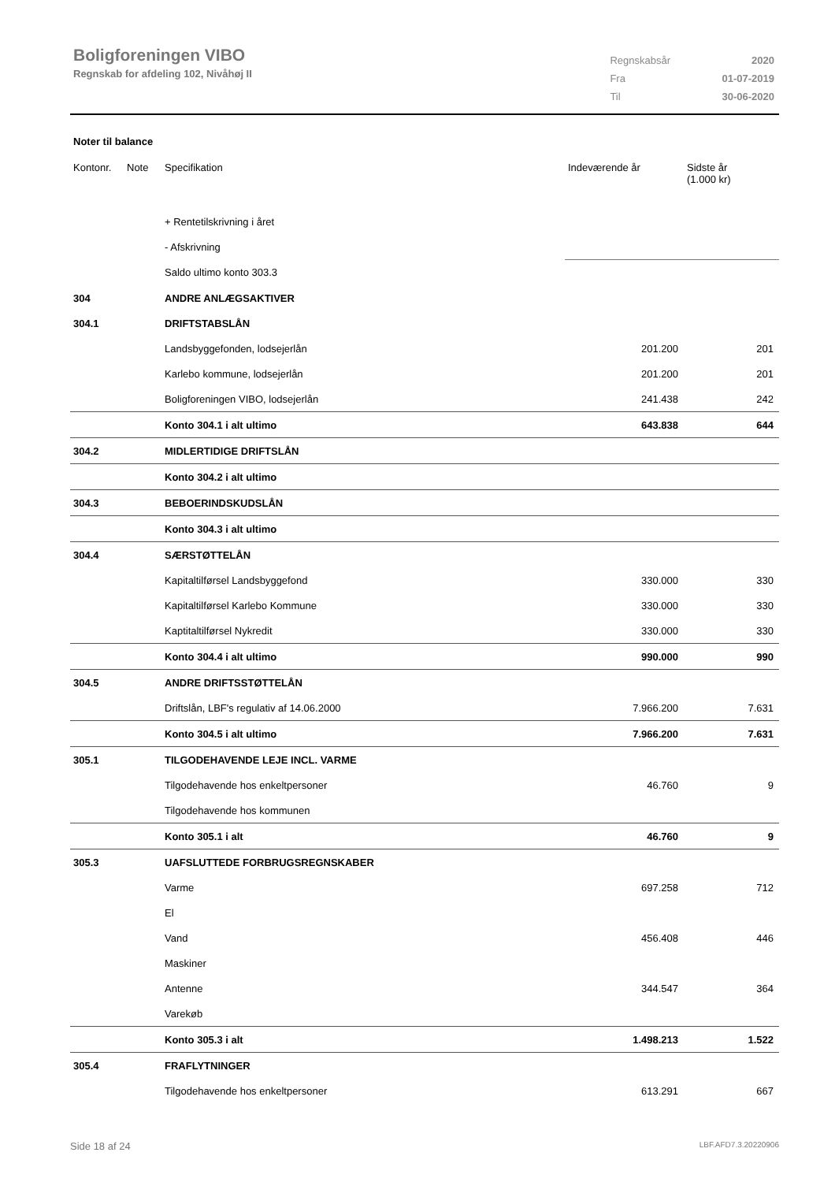Boligforeningen VIBO
Regnskab for afdeling 102, Nivåhøj II
| Regnskabsår | 2020 |
| Fra | 01-07-2019 |
| Til | 30-06-2020 |
Noter til balance
| Kontonr. | Note | Specifikation | Indeværende år | Sidste år (1.000 kr) |
| --- | --- | --- | --- | --- |
| | | + Rentetilskrivning i året | | |
| | | - Afskrivning | | |
| | | Saldo ultimo konto 303.3 | | |
| 304 | | ANDRE ANLÆGSAKTIVER | | |
| 304.1 | | DRIFTSTABSLÅN | | |
| | | Landsbyggefonden, lodsejerlån | 201.200 | 201 |
| | | Karlebo kommune, lodsejerlån | 201.200 | 201 |
| | | Boligforeningen VIBO, lodsejerlån | 241.438 | 242 |
| | | Konto 304.1 i alt ultimo | 643.838 | 644 |
| 304.2 | | MIDLERTIDIGE DRIFTSLÅN | | |
| | | Konto 304.2 i alt ultimo | | |
| 304.3 | | BEBOERINDSKUDSLÅN | | |
| | | Konto 304.3 i alt ultimo | | |
| 304.4 | | SÆRSTØTTELÅN | | |
| | | Kapitaltilførsel Landsbyggefond | 330.000 | 330 |
| | | Kapitaltilførsel Karlebo Kommune | 330.000 | 330 |
| | | Kaptitaltilførsel Nykredit | 330.000 | 330 |
| | | Konto 304.4 i alt ultimo | 990.000 | 990 |
| 304.5 | | ANDRE DRIFTSSTØTTELÅN | | |
| | | Driftslån, LBF's regulativ af 14.06.2000 | 7.966.200 | 7.631 |
| | | Konto 304.5 i alt ultimo | 7.966.200 | 7.631 |
| 305.1 | | TILGODEHAVENDE LEJE INCL. VARME | | |
| | | Tilgodehavende hos enkeltpersoner | 46.760 | 9 |
| | | Tilgodehavende hos kommunen | | |
| | | Konto 305.1 i alt | 46.760 | 9 |
| 305.3 | | UAFSLUTTEDE FORBRUGSREGNSKABER | | |
| | | Varme | 697.258 | 712 |
| | | El | | |
| | | Vand | 456.408 | 446 |
| | | Maskiner | | |
| | | Antenne | 344.547 | 364 |
| | | Varekøb | | |
| | | Konto 305.3 i alt | 1.498.213 | 1.522 |
| 305.4 | | FRAFLYTNINGER | | |
| | | Tilgodehavende hos enkeltpersoner | 613.291 | 667 |
Side 18 af 24 LBF.AFD7.3.20220906